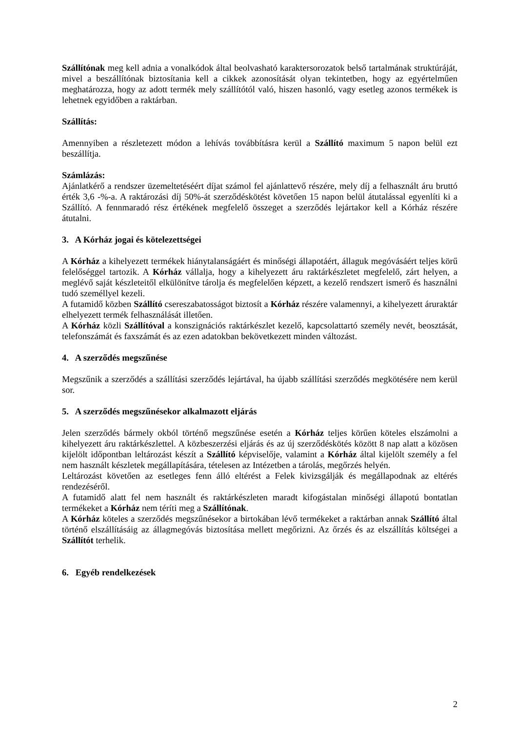Szállítónak meg kell adnia a vonalkódok által beolvasható karaktersorozatok belső tartalmának struktúráját, mivel a beszállítónak biztosítania kell a cikkek azonosítását olyan tekintetben, hogy az egyértelműen meghatározza, hogy az adott termék mely szállítótól való, hiszen hasonló, vagy esetleg azonos termékek is lehetnek egyidőben a raktárban.
Szállítás:
Amennyiben a részletezett módon a lehívás továbbításra kerül a Szállító maximum 5 napon belül ezt beszállítja.
Számlázás:
Ajánlatkérő a rendszer üzemeltetéséért díjat számol fel ajánlattevő részére, mely díj a felhasznált áru bruttó érték 3,6 -%-a. A raktározási díj 50%-át szerződéskötést követően 15 napon belül átutalással egyenlíti ki a Szállító. A fennmaradó rész értékének megfelelő összeget a szerződés lejártakor kell a Kórház részére átutalni.
3. A Kórház jogai és kötelezettségei
A Kórház a kihelyezett termékek hiánytalanságáért és minőségi állapotáért, állaguk megóvásáért teljes körű felelőséggel tartozik. A Kórház vállalja, hogy a kihelyezett áru raktárkészletet megfelelő, zárt helyen, a meglévő saját készleteitől elkülönítve tárolja és megfelelően képzett, a kezelő rendszert ismerő és használni tudó személlyel kezeli.
A futamidő közben Szállító csereszabatosságot biztosít a Kórház részére valamennyi, a kihelyezett áruraktár elhelyezett termék felhasználását illetően.
A Kórház közli Szállítóval a konszignációs raktárkészlet kezelő, kapcsolattartó személy nevét, beosztását, telefonszámát és faxszámát és az ezen adatokban bekövetkezett minden változást.
4. A szerződés megszűnése
Megszűnik a szerződés a szállítási szerződés lejártával, ha újabb szállítási szerződés megkötésére nem kerül sor.
5. A szerződés megszűnésekor alkalmazott eljárás
Jelen szerződés bármely okból történő megszűnése esetén a Kórház teljes körűen köteles elszámolni a kihelyezett áru raktárkészlettel. A közbeszerzési eljárás és az új szerződéskötés között 8 nap alatt a közösen kijelölt időpontban leltározást készít a Szállító képviselője, valamint a Kórház által kijelölt személy a fel nem használt készletek megállapítására, tételesen az Intézetben a tárolás, megőrzés helyén.
Leltározást követően az esetleges fenn álló eltérést a Felek kivizsgálják és megállapodnak az eltérés rendezéséről.
A futamidő alatt fel nem használt és raktárkészleten maradt kifogástalan minőségi állapotú bontatlan termékeket a Kórház nem téríti meg a Szállítónak.
A Kórház köteles a szerződés megszűnésekor a birtokában lévő termékeket a raktárban annak Szállító által történő elszállításáig az állagmegóvás biztosítása mellett megőrizni. Az őrzés és az elszállítás költségei a Szállítót terhelik.
6. Egyéb rendelkezések
2